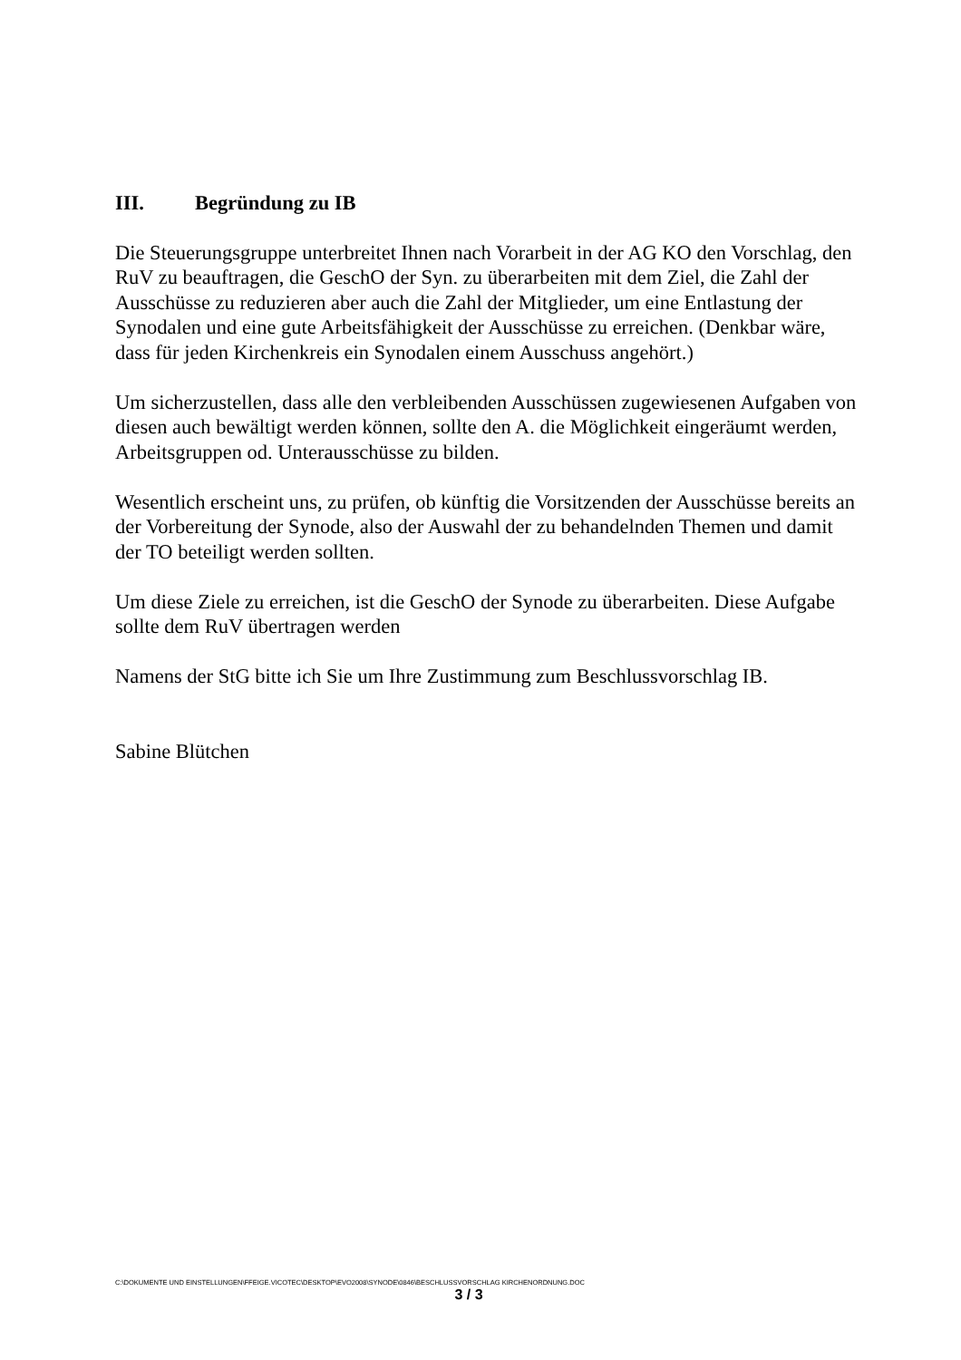III. Begründung zu IB
Die Steuerungsgruppe unterbreitet Ihnen nach Vorarbeit in der AG KO den Vorschlag, den RuV zu beauftragen, die GeschO der Syn. zu überarbeiten mit dem Ziel, die Zahl der Ausschüsse zu reduzieren aber auch die Zahl der Mitglieder, um eine Entlastung der Synodalen und eine gute Arbeitsfähigkeit der Ausschüsse zu erreichen. (Denkbar wäre, dass für jeden Kirchenkreis ein Synodalen einem Ausschuss angehört.)
Um sicherzustellen, dass alle den verbleibenden Ausschüssen zugewiesenen Aufgaben von diesen auch bewältigt werden können, sollte den A. die Möglichkeit eingeräumt werden, Arbeitsgruppen od. Unterausschüsse zu bilden.
Wesentlich erscheint uns, zu prüfen, ob künftig die Vorsitzenden der Ausschüsse bereits an der Vorbereitung der Synode, also der Auswahl der zu behandelnden Themen und damit der TO beteiligt werden sollten.
Um diese Ziele zu erreichen, ist die GeschO der Synode zu überarbeiten. Diese Aufgabe sollte dem RuV übertragen werden
Namens der StG bitte ich Sie um Ihre Zustimmung zum Beschlussvorschlag IB.
Sabine Blütchen
C:\DOKUMENTE UND EINSTELLUNGEN\FFEIGE.VICOTEC\DESKTOP\EVO2008\SYNODE\0846\BESCHLUSSVORSCHLAG KIRCHENORDNUNG.DOC
3 / 3